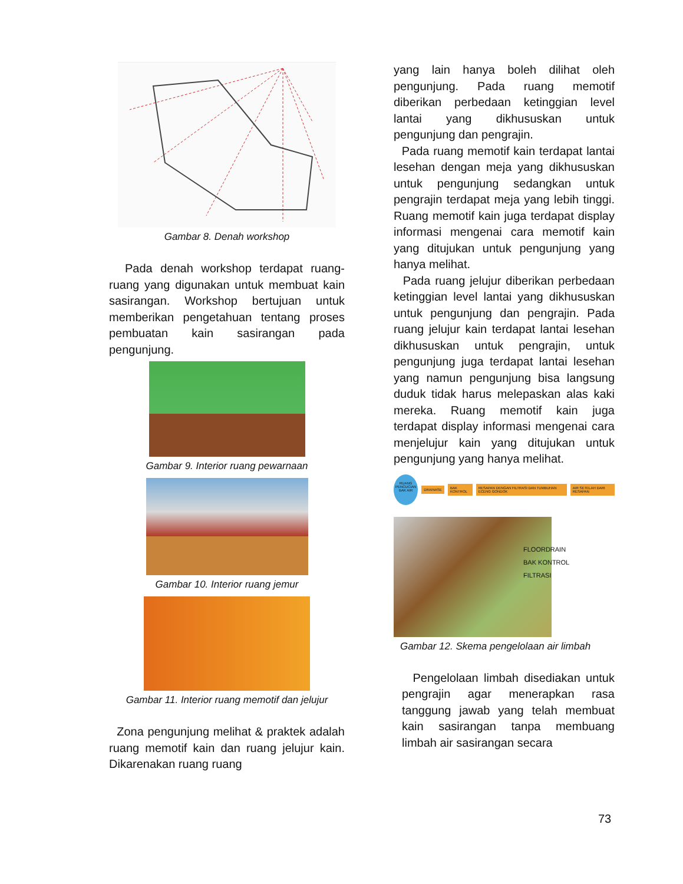Gambar 8. Denah workshop
Pada denah workshop terdapat ruang-ruang yang digunakan untuk membuat kain sasirangan. Workshop bertujuan untuk memberikan pengetahuan tentang proses pembuatan kain sasirangan pada pengunjung.
Gambar 9. Interior ruang pewarnaan
Gambar 10. Interior ruang jemur
Gambar 11. Interior ruang memotif dan jelujur
Zona pengunjung melihat & praktek adalah ruang memotif kain dan ruang jelujur kain. Dikarenakan ruang ruang
yang lain hanya boleh dilihat oleh pengunjung. Pada ruang memotif diberikan perbedaan ketinggian level lantai yang dikhususkan untuk pengunjung dan pengrajin.
Pada ruang memotif kain terdapat lantai lesehan dengan meja yang dikhususkan untuk pengunjung sedangkan untuk pengrajin terdapat meja yang lebih tinggi. Ruang memotif kain juga terdapat display informasi mengenai cara memotif kain yang ditujukan untuk pengunjung yang hanya melihat.
Pada ruang jelujur diberikan perbedaan ketinggian level lantai yang dikhususkan untuk pengunjung dan pengrajin. Pada ruang jelujur kain terdapat lantai lesehan dikhususkan untuk pengrajin, untuk pengunjung juga terdapat lantai lesehan yang namun pengunjung bisa langsung duduk tidak harus melepaskan alas kaki mereka. Ruang memotif kain juga terdapat display informasi mengenai cara menjelujur kain yang ditujukan untuk pengunjung yang hanya melihat.
RUANG PENCUCIAN
BAK AIR
DRAINASE BAK KONTROL RESAPAN DENGAN FILTRASI DAN TUMBUHAN ECENG GONDOK AIR SETELAH DARI RESAPAN
FLOORDRAIN
BAK KONTROL
FILTRASI
Gambar 12. Skema pengelolaan air limbah
Pengelolaan limbah disediakan untuk pengrajin agar menerapkan rasa tanggung jawab yang telah membuat kain sasirangan tanpa membuang limbah air sasirangan secara
73